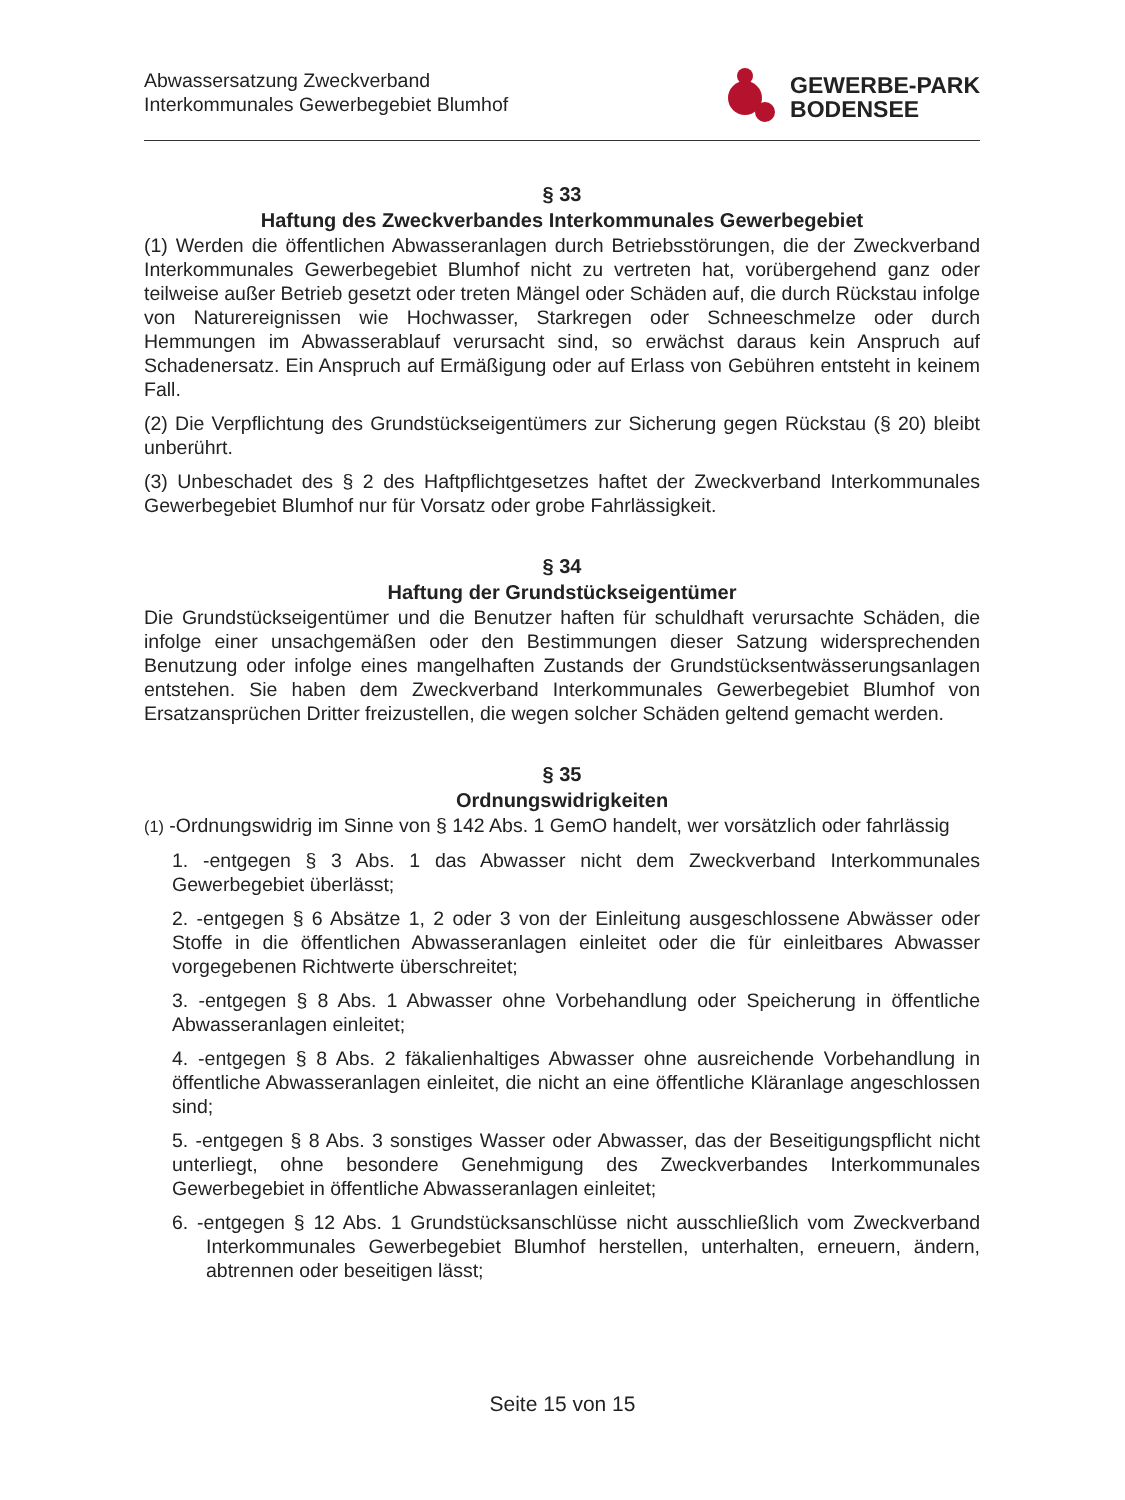Abwassersatzung Zweckverband
Interkommunales Gewerbegebiet Blumhof
GEWERBE-PARK
BODENSEE
§ 33
Haftung des Zweckverbandes Interkommunales Gewerbegebiet
(1) Werden die öffentlichen Abwasseranlagen durch Betriebsstörungen, die der Zweckverband Interkommunales Gewerbegebiet Blumhof nicht zu vertreten hat, vorübergehend ganz oder teilweise außer Betrieb gesetzt oder treten Mängel oder Schäden auf, die durch Rückstau infolge von Naturereignissen wie Hochwasser, Starkregen oder Schneeschmelze oder durch Hemmungen im Abwasserablauf verursacht sind, so erwächst daraus kein Anspruch auf Schadenersatz. Ein Anspruch auf Ermäßigung oder auf Erlass von Gebühren entsteht in keinem Fall.
(2) Die Verpflichtung des Grundstückseigentümers zur Sicherung gegen Rückstau (§ 20) bleibt unberührt.
(3) Unbeschadet des § 2 des Haftpflichtgesetzes haftet der Zweckverband Interkommunales Gewerbegebiet Blumhof nur für Vorsatz oder grobe Fahrlässigkeit.
§ 34
Haftung der Grundstückseigentümer
Die Grundstückseigentümer und die Benutzer haften für schuldhaft verursachte Schäden, die infolge einer unsachgemäßen oder den Bestimmungen dieser Satzung widersprechenden Benutzung oder infolge eines mangelhaften Zustands der Grundstücksentwässerungsanlagen entstehen. Sie haben dem Zweckverband Interkommunales Gewerbegebiet Blumhof von Ersatzansprüchen Dritter freizustellen, die wegen solcher Schäden geltend gemacht werden.
§ 35
Ordnungswidrigkeiten
(1) -Ordnungswidrig im Sinne von § 142 Abs. 1 GemO handelt, wer vorsätzlich oder fahrlässig
1. -entgegen § 3 Abs. 1 das Abwasser nicht dem Zweckverband Interkommunales Gewerbegebiet überlässt;
2. -entgegen § 6 Absätze 1, 2 oder 3 von der Einleitung ausgeschlossene Abwässer oder Stoffe in die öffentlichen Abwasseranlagen einleitet oder die für einleitbares Abwasser vorgegebenen Richtwerte überschreitet;
3. -entgegen § 8 Abs. 1 Abwasser ohne Vorbehandlung oder Speicherung in öffentliche Abwasseranlagen einleitet;
4. -entgegen § 8 Abs. 2 fäkalienhaltiges Abwasser ohne ausreichende Vorbehandlung in öffentliche Abwasseranlagen einleitet, die nicht an eine öffentliche Kläranlage angeschlossen sind;
5. -entgegen § 8 Abs. 3 sonstiges Wasser oder Abwasser, das der Beseitigungspflicht nicht unterliegt, ohne besondere Genehmigung des Zweckverbandes Interkommunales Gewerbegebiet in öffentliche Abwasseranlagen einleitet;
6. -entgegen § 12 Abs. 1 Grundstücksanschlüsse nicht ausschließlich vom Zweckverband Interkommunales Gewerbegebiet Blumhof herstellen, unterhalten, erneuern, ändern, abtrennen oder beseitigen lässt;
Seite 15 von 15